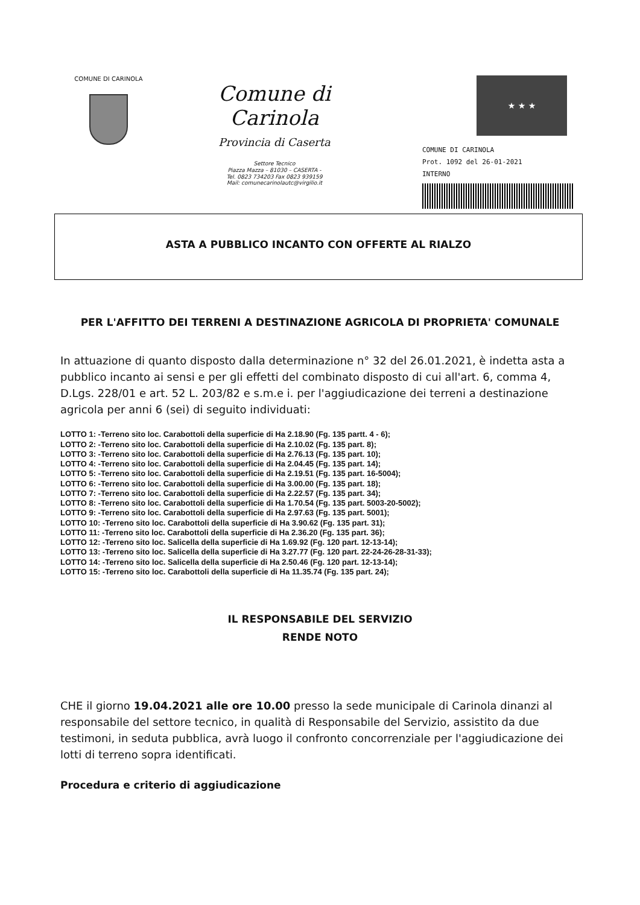COMUNE DI CARINOLA
Comune di Carinola
Provincia di Caserta
Settore Tecnico
Piazza Mazza – 81030 – CASERTA -
Tel. 0823 734203 Fax 0823 939159
Mail: comunecarinolautc@virgilio.it
★ ★ ★
COMUNE DI CARINOLA
Prot. 1092 del 26-01-2021
INTERNO
ASTA A PUBBLICO INCANTO CON OFFERTE AL RIALZO
PER L'AFFITTO DEI TERRENI A DESTINAZIONE AGRICOLA DI PROPRIETA' COMUNALE
In attuazione di quanto disposto dalla determinazione n° 32 del 26.01.2021, è indetta asta a pubblico incanto ai sensi e per gli effetti del combinato disposto di cui all'art. 6, comma 4, D.Lgs. 228/01 e art. 52 L. 203/82 e s.m.e i. per l'aggiudicazione dei terreni a destinazione agricola per anni 6 (sei) di seguito individuati:
LOTTO 1: -Terreno sito loc. Carabottoli della superficie di Ha 2.18.90 (Fg. 135 partt. 4 - 6);
LOTTO 2: -Terreno sito loc. Carabottoli della superficie di Ha 2.10.02 (Fg. 135 part. 8);
LOTTO 3: -Terreno sito loc. Carabottoli della superficie di Ha 2.76.13 (Fg. 135 part. 10);
LOTTO 4: -Terreno sito loc. Carabottoli della superficie di Ha 2.04.45 (Fg. 135 part. 14);
LOTTO 5: -Terreno sito loc. Carabottoli della superficie di Ha 2.19.51 (Fg. 135 part. 16-5004);
LOTTO 6: -Terreno sito loc. Carabottoli della superficie di Ha 3.00.00 (Fg. 135 part. 18);
LOTTO 7: -Terreno sito loc. Carabottoli della superficie di Ha 2.22.57 (Fg. 135 part. 34);
LOTTO 8: -Terreno sito loc. Carabottoli della superficie di Ha 1.70.54 (Fg. 135 part. 5003-20-5002);
LOTTO 9: -Terreno sito loc. Carabottoli della superficie di Ha 2.97.63 (Fg. 135 part. 5001);
LOTTO 10: -Terreno sito loc. Carabottoli della superficie di Ha 3.90.62 (Fg. 135 part. 31);
LOTTO 11: -Terreno sito loc. Carabottoli della superficie di Ha 2.36.20 (Fg. 135 part. 36);
LOTTO 12: -Terreno sito loc. Salicella della superficie di Ha 1.69.92 (Fg. 120 part. 12-13-14);
LOTTO 13: -Terreno sito loc. Salicella della superficie di Ha 3.27.77 (Fg. 120 part. 22-24-26-28-31-33);
LOTTO 14: -Terreno sito loc. Salicella della superficie di Ha 2.50.46 (Fg. 120 part. 12-13-14);
LOTTO 15: -Terreno sito loc. Carabottoli della superficie di Ha 11.35.74 (Fg. 135 part. 24);
IL RESPONSABILE DEL SERVIZIO
RENDE NOTO
CHE il giorno 19.04.2021 alle ore 10.00 presso la sede municipale di Carinola dinanzi al responsabile del settore tecnico, in qualità di Responsabile del Servizio, assistito da due testimoni, in seduta pubblica, avrà luogo il confronto concorrenziale per l'aggiudicazione dei lotti di terreno sopra identificati.
Procedura e criterio di aggiudicazione